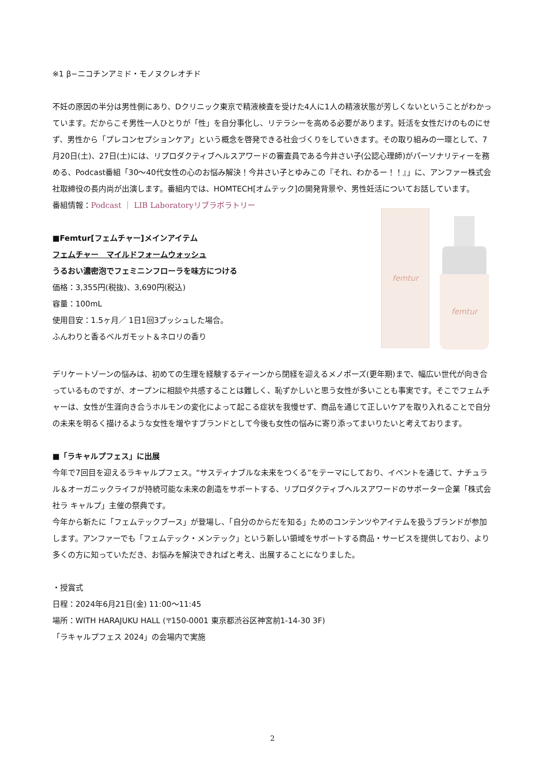※1 β−ニコチンアミド・モノヌクレオチド
不妊の原因の半分は男性側にあり、Dクリニック東京で精液検査を受けた4人に1人の精液状態が芳しくないということがわかっています。だからこそ男性一人ひとりが「性」を自分事化し、リテラシーを高める必要があります。妊活を女性だけのものにせず、男性から「プレコンセプションケア」という概念を啓発できる社会づくりをしていきます。その取り組みの一環として、7月20日(土)、27日(土)には、リプロダクティブヘルスアワードの審査員である今井さい子(公認心理師)がパーソナリティーを務める、Podcast番組「30～40代女性の心のお悩み解決！今井さい子とゆみこの『それ、わかるー！！』」に、アンファー株式会社取締役の長内尚が出演します。番組内では、HOMTECH[オムテック]の開発背景や、男性妊活についてお話しています。
番組情報：Podcast ｜ LIB Laboratoryリブラボラトリー
■Femtur[フェムチャー]メインアイテム
フェムチャー　マイルドフォームウォッシュ
うるおい濃密泡でフェミニンフローラを味方につける
価格：3,355円(税抜)、3,690円(税込)
容量：100mL
使用目安：1.5ヶ月／ 1日1回3プッシュした場合。
ふんわりと香るベルガモット＆ネロリの香り
femtur
femtur
デリケートゾーンの悩みは、初めての生理を経験するティーンから閉経を迎えるメノポーズ(更年期)まで、幅広い世代が向き合っているものですが、オープンに相談や共感することは難しく、恥ずかしいと思う女性が多いことも事実です。そこでフェムチャーは、女性が生涯向き合うホルモンの変化によって起こる症状を我慢せず、商品を通じて正しいケアを取り入れることで自分の未来を明るく描けるような女性を増やすブランドとして今後も女性の悩みに寄り添ってまいりたいと考えております。
■「ラキャルプフェス」に出展
今年で7回目を迎えるラキャルプフェス。“サスティナブルな未来をつくる”をテーマにしており、イベントを通じて、ナチュラル＆オーガニックライフが持続可能な未来の創造をサポートする、リプロダクティブヘルスアワードのサポーター企業「株式会社ラ キャルプ」主催の祭典です。
今年から新たに「フェムテックブース」が登場し、「自分のからだを知る」ためのコンテンツやアイテムを扱うブランドが参加します。アンファーでも「フェムテック・メンテック」という新しい領域をサポートする商品・サービスを提供しており、より多くの方に知っていただき、お悩みを解決できればと考え、出展することになりました。
・授賞式
日程：2024年6月21日(金) 11:00～11:45
場所：WITH HARAJUKU HALL (〒150-0001 東京都渋谷区神宮前1-14-30 3F)
「ラキャルプフェス 2024」の会場内で実施
2